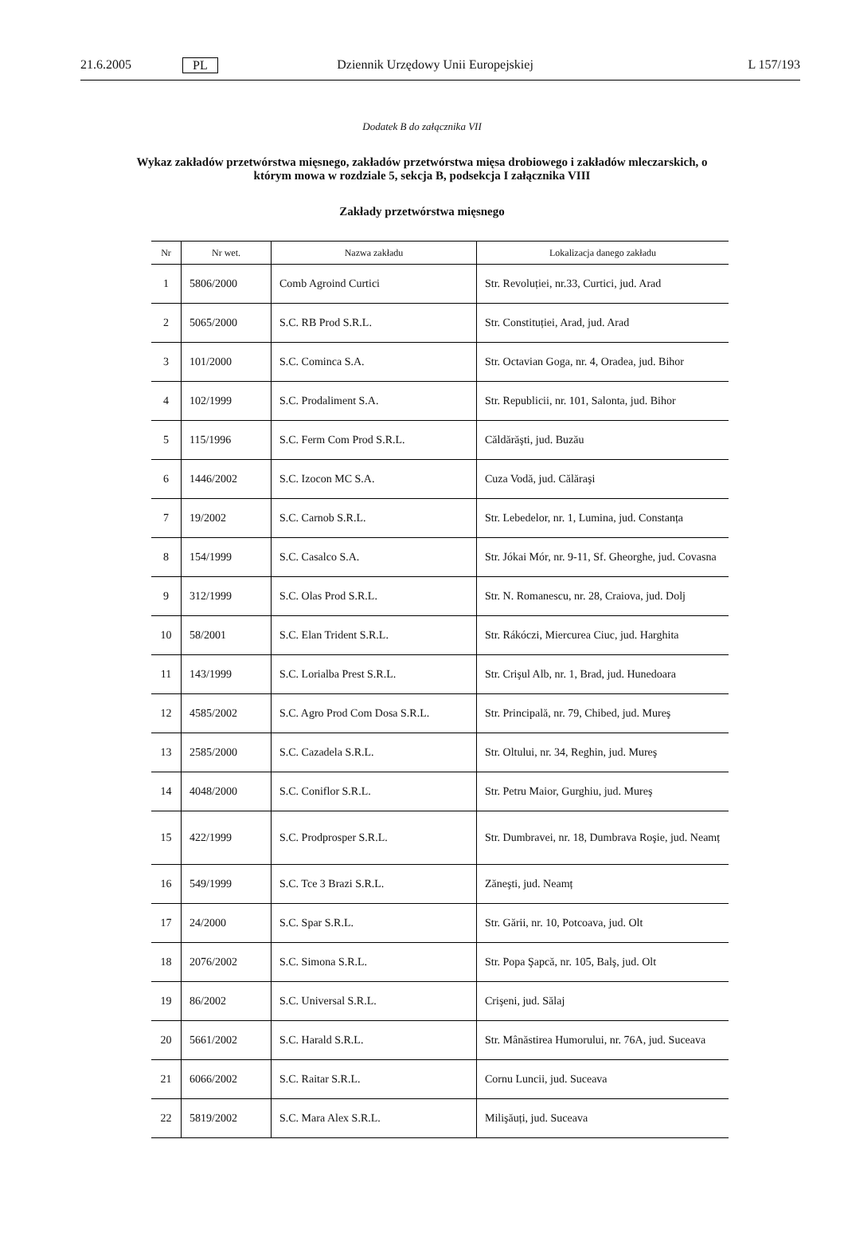21.6.2005 PL Dziennik Urzędowy Unii Europejskiej L 157/193
Dodatek B do załącznika VII
Wykaz zakładów przetwórstwa mięsnego, zakładów przetwórstwa mięsa drobiowego i zakładów mleczarskich, o którym mowa w rozdziale 5, sekcja B, podsekcja I załącznika VIII
Zakłady przetwórstwa mięsnego
| Nr | Nr wet. | Nazwa zakładu | Lokalizacja danego zakładu |
| --- | --- | --- | --- |
| 1 | 5806/2000 | Comb Agroind Curtici | Str. Revoluției, nr.33, Curtici, jud. Arad |
| 2 | 5065/2000 | S.C. RB Prod S.R.L. | Str. Constituției, Arad, jud. Arad |
| 3 | 101/2000 | S.C. Cominca S.A. | Str. Octavian Goga, nr. 4, Oradea, jud. Bihor |
| 4 | 102/1999 | S.C. Prodaliment S.A. | Str. Republicii, nr. 101, Salonta, jud. Bihor |
| 5 | 115/1996 | S.C. Ferm Com Prod S.R.L. | Căldărăşti, jud. Buzău |
| 6 | 1446/2002 | S.C. Izocon MC S.A. | Cuza Vodă, jud. Călăraşi |
| 7 | 19/2002 | S.C. Carnob S.R.L. | Str. Lebedelor, nr. 1, Lumina, jud. Constanța |
| 8 | 154/1999 | S.C. Casalco S.A. | Str. Jókai Mór, nr. 9-11, Sf. Gheorghe, jud. Covasna |
| 9 | 312/1999 | S.C. Olas Prod S.R.L. | Str. N. Romanescu, nr. 28, Craiova, jud. Dolj |
| 10 | 58/2001 | S.C. Elan Trident S.R.L. | Str. Rákóczi, Miercurea Ciuc, jud. Harghita |
| 11 | 143/1999 | S.C. Lorialba Prest S.R.L. | Str. Crişul Alb, nr. 1, Brad, jud. Hunedoara |
| 12 | 4585/2002 | S.C. Agro Prod Com Dosa S.R.L. | Str. Principală, nr. 79, Chibed, jud. Mureş |
| 13 | 2585/2000 | S.C. Cazadela S.R.L. | Str. Oltului, nr. 34, Reghin, jud. Mureş |
| 14 | 4048/2000 | S.C. Coniflor S.R.L. | Str. Petru Maior, Gurghiu, jud. Mureş |
| 15 | 422/1999 | S.C. Prodprosper S.R.L. | Str. Dumbravei, nr. 18, Dumbrava Roşie, jud. Neamț |
| 16 | 549/1999 | S.C. Tce 3 Brazi S.R.L. | Zăneşti, jud. Neamț |
| 17 | 24/2000 | S.C. Spar S.R.L. | Str. Gării, nr. 10, Potcoava, jud. Olt |
| 18 | 2076/2002 | S.C. Simona S.R.L. | Str. Popa Şapcă, nr. 105, Balş, jud. Olt |
| 19 | 86/2002 | S.C. Universal S.R.L. | Crişeni, jud. Sălaj |
| 20 | 5661/2002 | S.C. Harald S.R.L. | Str. Mânăstirea Humorului, nr. 76A, jud. Suceava |
| 21 | 6066/2002 | S.C. Raitar S.R.L. | Cornu Luncii, jud. Suceava |
| 22 | 5819/2002 | S.C. Mara Alex S.R.L. | Milişăuți, jud. Suceava |